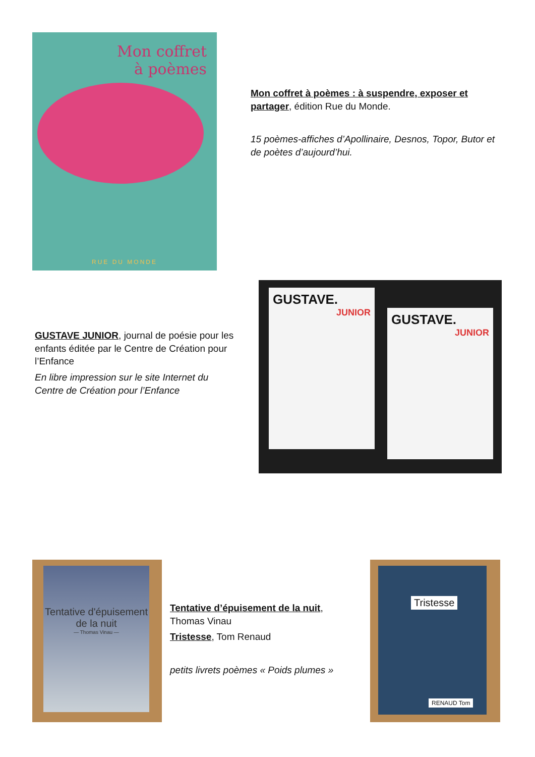Mon coffret
à poèmes
RUE DU MONDE
Mon coffret à poèmes : à suspendre, exposer et partager, édition Rue du Monde.
15 poèmes-affiches d’Apollinaire, Desnos, Topor, Butor et de poètes d’aujourd’hui.
GUSTAVE JUNIOR, journal de poésie pour les enfants éditée par le Centre de Création pour l’Enfance
En libre impression sur le site Internet du Centre de Création pour l’Enfance
GUSTAVE.
JUNIOR
GUSTAVE.
JUNIOR
Tentative d'épuisement de la nuit
— Thomas Vinau —
Tentative d’épuisement de la nuit, Thomas Vinau
Tristesse, Tom Renaud
petits livrets poèmes « Poids plumes »
Tristesse
RENAUD Tom